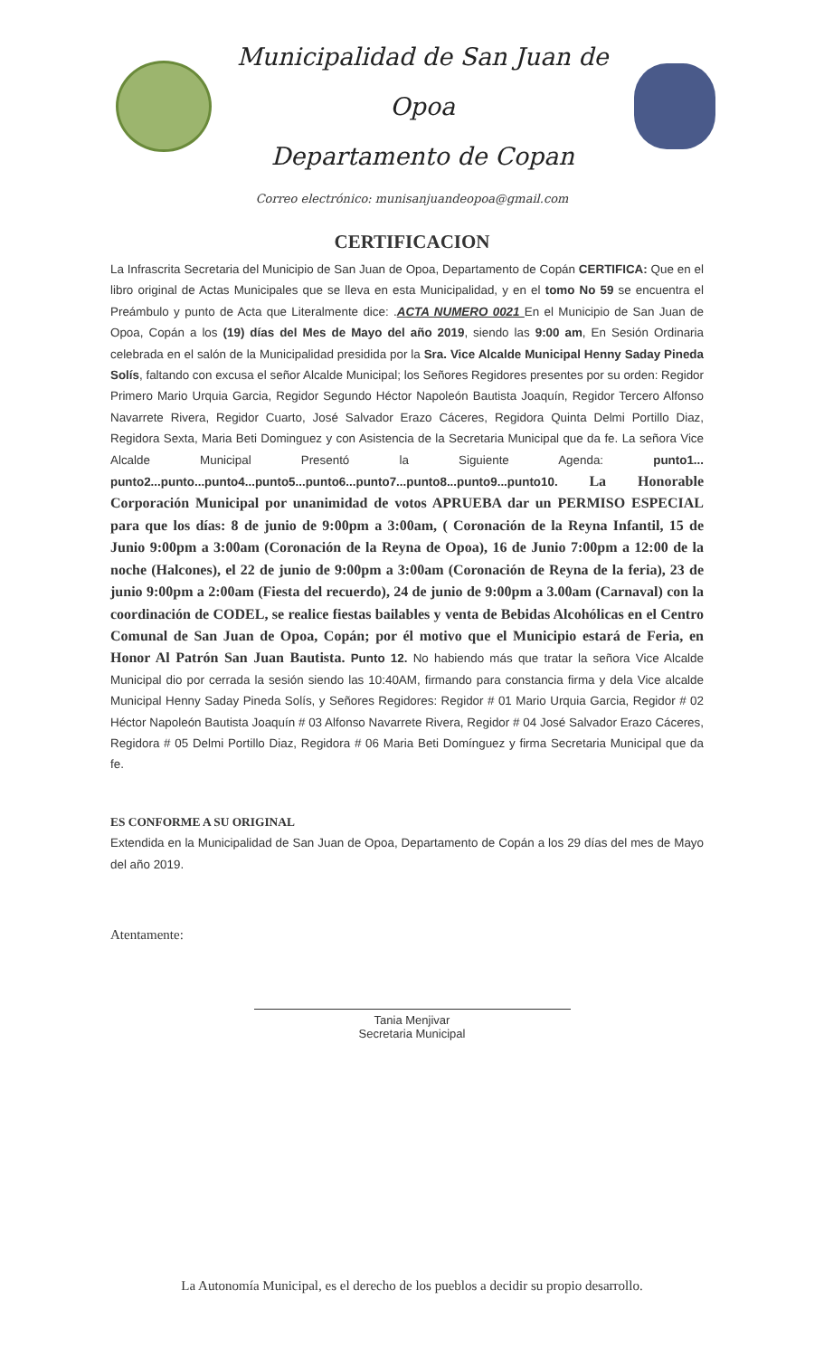Municipalidad de San Juan de Opoa
Departamento de Copan
Correo electrónico: munisanjuandeopoa@gmail.com
CERTIFICACION
La Infrascrita Secretaria del Municipio de San Juan de Opoa, Departamento de Copán CERTIFICA: Que en el libro original de Actas Municipales que se lleva en esta Municipalidad, y en el tomo No 59 se encuentra el Preámbulo y punto de Acta que Literalmente dice: .ACTA NUMERO 0021 En el Municipio de San Juan de Opoa, Copán a los (19) días del Mes de Mayo del año 2019, siendo las 9:00 am, En Sesión Ordinaria celebrada en el salón de la Municipalidad presidida por la Sra. Vice Alcalde Municipal Henny Saday Pineda Solís, faltando con excusa el señor Alcalde Municipal; los Señores Regidores presentes por su orden: Regidor Primero Mario Urquia Garcia, Regidor Segundo Héctor Napoleón Bautista Joaquín, Regidor Tercero Alfonso Navarrete Rivera, Regidor Cuarto, José Salvador Erazo Cáceres, Regidora Quinta Delmi Portillo Diaz, Regidora Sexta, Maria Beti Dominguez y con Asistencia de la Secretaria Municipal que da fe. La señora Vice Alcalde Municipal Presentó la Siguiente Agenda: punto1... punto2...punto...punto4...punto5...punto6...punto7...punto8...punto9...punto10. La Honorable Corporación Municipal por unanimidad de votos APRUEBA dar un PERMISO ESPECIAL para que los días: 8 de junio de 9:00pm a 3:00am, ( Coronación de la Reyna Infantil, 15 de Junio 9:00pm a 3:00am (Coronación de la Reyna de Opoa), 16 de Junio 7:00pm a 12:00 de la noche (Halcones), el 22 de junio de 9:00pm a 3:00am (Coronación de Reyna de la feria), 23 de junio 9:00pm a 2:00am (Fiesta del recuerdo), 24 de junio de 9:00pm a 3.00am (Carnaval) con la coordinación de CODEL, se realice fiestas bailables y venta de Bebidas Alcohólicas en el Centro Comunal de San Juan de Opoa, Copán; por él motivo que el Municipio estará de Feria, en Honor Al Patrón San Juan Bautista. Punto 12. No habiendo más que tratar la señora Vice Alcalde Municipal dio por cerrada la sesión siendo las 10:40AM, firmando para constancia firma y dela Vice alcalde Municipal Henny Saday Pineda Solís, y Señores Regidores: Regidor # 01 Mario Urquia Garcia, Regidor # 02 Héctor Napoleón Bautista Joaquín # 03 Alfonso Navarrete Rivera, Regidor # 04 José Salvador Erazo Cáceres, Regidora # 05 Delmi Portillo Diaz, Regidora # 06 Maria Beti Domínguez y firma Secretaria Municipal que da fe.
ES CONFORME A SU ORIGINAL
Extendida en la Municipalidad de San Juan de Opoa, Departamento de Copán a los 29 días del mes de Mayo del año 2019.
Atentamente:
Tania Menjivar
Secretaria Municipal
La Autonomía Municipal, es el derecho de los pueblos a decidir su propio desarrollo.